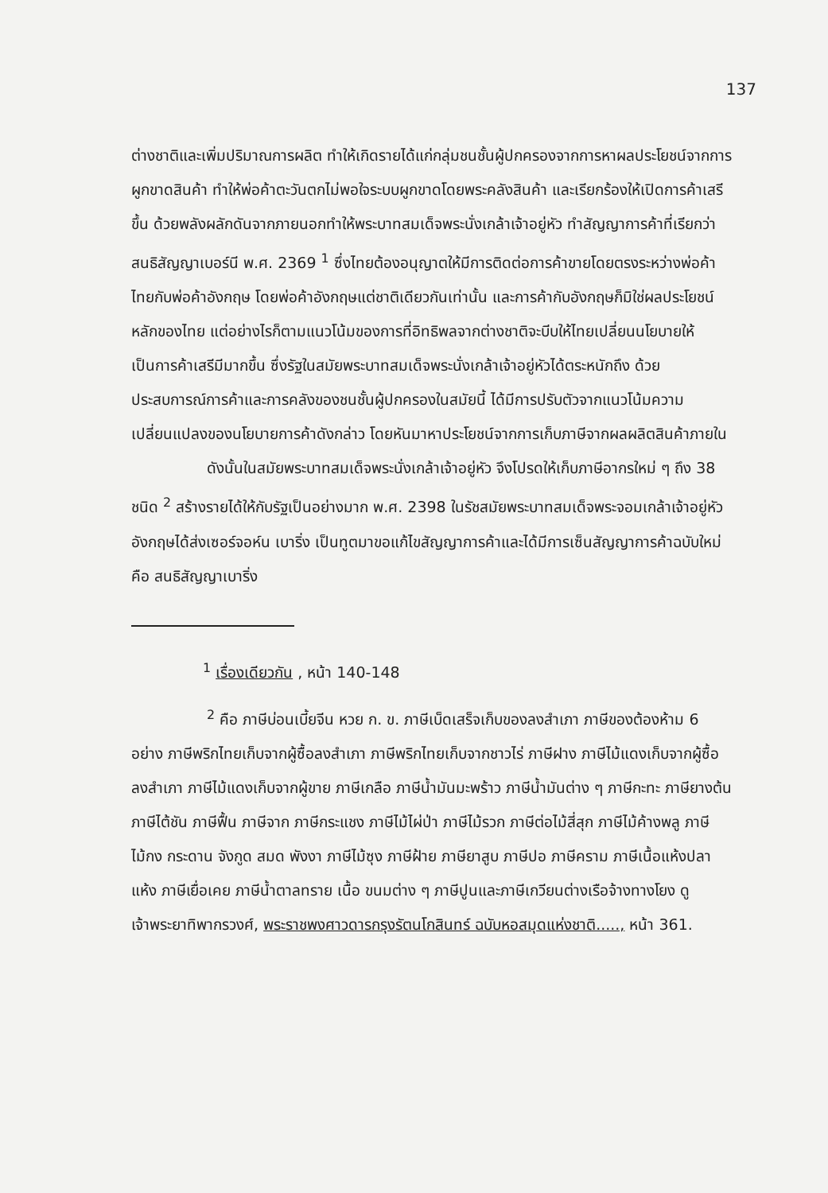137
ต่างชาติและเพิ่มปริมาณการผลิต ทำให้เกิดรายได้แก่กลุ่มชนชั้นผู้ปกครองจากการหาผลประโยชน์จากการผูกขาดสินค้า ทำให้พ่อค้าตะวันตกไม่พอใจระบบผูกขาดโดยพระคลังสินค้า และเรียกร้องให้เปิดการค้าเสรีขึ้น ด้วยพลังผลักดันจากภายนอกทำให้พระบาทสมเด็จพระนั่งเกล้าเจ้าอยู่หัว ทำสัญญาการค้าที่เรียกว่า สนธิสัญญาเบอร์นี พ.ศ. 2369 <sup>1</sup> ซึ่งไทยต้องอนุญาตให้มีการติดต่อการค้าขายโดยตรงระหว่างพ่อค้าไทยกับพ่อค้าอังกฤษ โดยพ่อค้าอังกฤษแต่ชาติเดียวกันเท่านั้น และการค้ากับอังกฤษก็มิใช่ผลประโยชน์หลักของไทย แต่อย่างไรก็ตามแนวโน้มของการที่อิทธิพลจากต่างชาติจะบีบให้ไทยเปลี่ยนนโยบายให้เป็นการค้าเสรีมีมากขึ้น ซึ่งรัฐในสมัยพระบาทสมเด็จพระนั่งเกล้าเจ้าอยู่หัวได้ตระหนักถึง ด้วยประสบการณ์การค้าและการคลังของชนชั้นผู้ปกครองในสมัยนี้ ได้มีการปรับตัวจากแนวโน้มความเปลี่ยนแปลงของนโยบายการค้าดังกล่าว โดยหันมาหาประโยชน์จากการเก็บภาษีจากผลผลิตสินค้าภายใน
ดังนั้นในสมัยพระบาทสมเด็จพระนั่งเกล้าเจ้าอยู่หัว จึงโปรดให้เก็บภาษีอากรใหม่ ๆ ถึง 38 ชนิด <sup>2</sup> สร้างรายได้ให้กับรัฐเป็นอย่างมาก พ.ศ. 2398 ในรัชสมัยพระบาทสมเด็จพระจอมเกล้าเจ้าอยู่หัว อังกฤษได้ส่งเซอร์จอห์น เบาริ่ง เป็นทูตมาขอแก้ไขสัญญาการค้าและได้มีการเซ็นสัญญาการค้าฉบับใหม่คือ สนธิสัญญาเบาริ่ง
<sup>1</sup> เรื่องเดียวกัน , หน้า 140-148
<sup>2</sup> คือ ภาษีบ่อนเบี้ยจีน หวย ก. ข. ภาษีเบ็ดเสร็จเก็บของลงสำเภา ภาษีของต้องห้าม 6 อย่าง ภาษีพริกไทยเก็บจากผู้ซื้อลงสำเภา ภาษีพริกไทยเก็บจากชาวไร่ ภาษีฝาง ภาษีไม้แดงเก็บจากผู้ซื้อลงสำเภา ภาษีไม้แดงเก็บจากผู้ขาย ภาษีเกลือ ภาษีน้ำมันมะพร้าว ภาษีน้ำมันต่าง ๆ ภาษีกะทะ ภาษียางต้น ภาษีไต้ชัน ภาษีฟื้น ภาษีจาก ภาษีกระแชง ภาษีไม้ไผ่ป่า ภาษีไม้รวก ภาษีต่อไม้สี่สุก ภาษีไม้ค้างพลู ภาษีไม้กง กระดาน จังกูด สมด พังงา ภาษีไม้ซุง ภาษีฝ้าย ภาษียาสูบ ภาษีปอ ภาษีคราม ภาษีเนื้อแห้งปลาแห้ง ภาษีเยื่อเคย ภาษีน้ำตาลทราย เนื้อ ขนมต่าง ๆ ภาษีปูนและภาษีเกวียนต่างเรือจ้างทางโยง ดู เจ้าพระยาทิพากรวงศ์, พระราชพงศาวดารกรุงรัตนโกสินทร์ ฉบับหอสมุดแห่งชาติ....., หน้า 361.